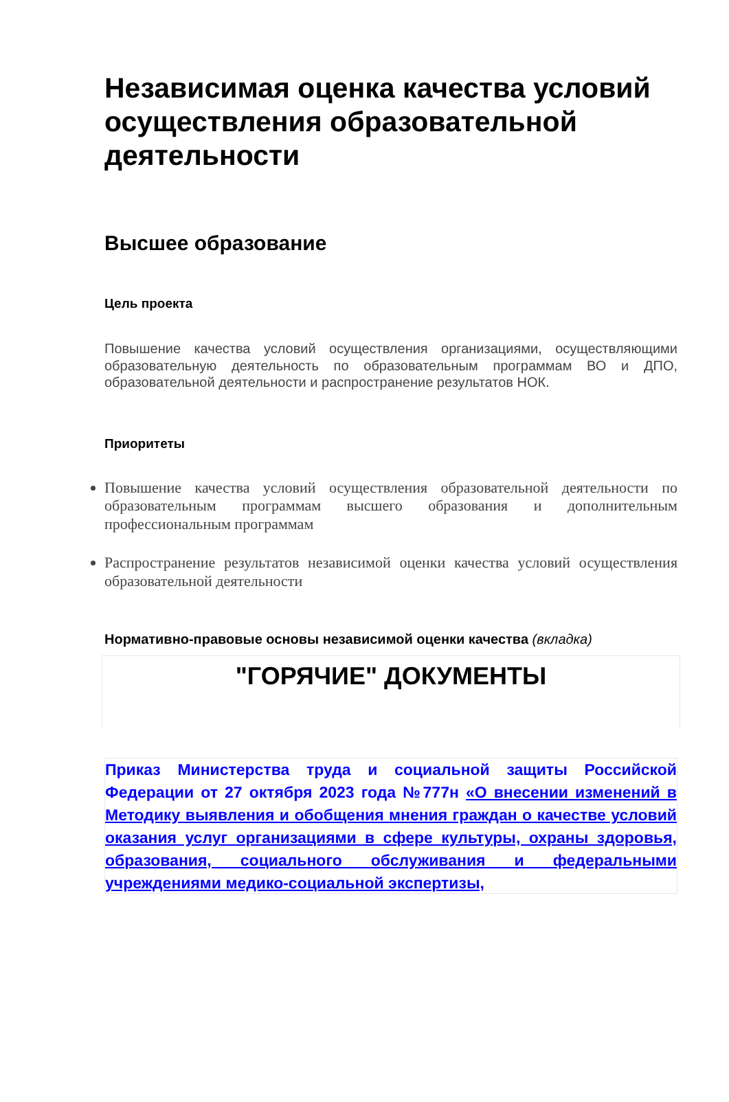Независимая оценка качества условий осуществления образовательной деятельности
Высшее образование
Цель проекта
Повышение качества условий осуществления организациями, осуществляющими образовательную деятельность по образовательным программам ВО и ДПО, образовательной деятельности и распространение результатов НОК.
Приоритеты
Повышение качества условий осуществления образовательной деятельности по образовательным программам высшего образования и дополнительным профессиональным программам
Распространение результатов независимой оценки качества условий осуществления образовательной деятельности
Нормативно-правовые основы независимой оценки качества (вкладка)
"ГОРЯЧИЕ" ДОКУМЕНТЫ
Приказ Министерства труда и социальной защиты Российской Федерации от 27 октября 2023 года №777н «О внесении изменений в Методику выявления и обобщения мнения граждан о качестве условий оказания услуг организациями в сфере культуры, охраны здоровья, образования, социального обслуживания и федеральными учреждениями медико-социальной экспертизы,